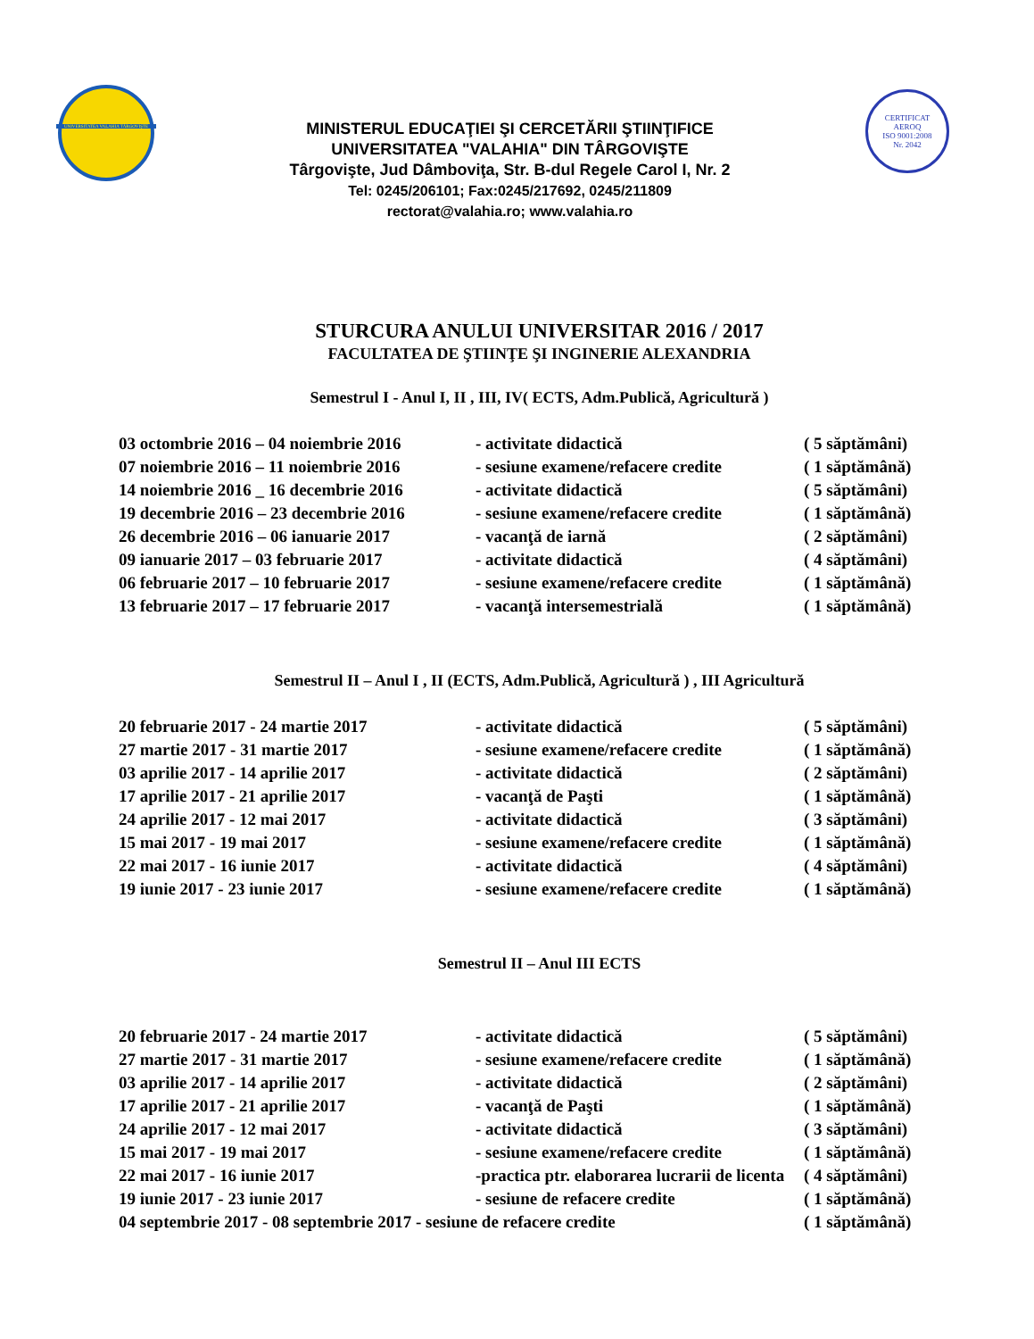UNIVERSITATEA VALAHIA TÂRGOVIŞTE
MINISTERUL EDUCAŢIEI ŞI CERCETĂRII ŞTIINŢIFICE
UNIVERSITATEA "VALAHIA" DIN TÂRGOVIŞTE
Târgovişte, Jud Dâmboviţa, Str. B-dul Regele Carol I, Nr. 2
Tel: 0245/206101; Fax:0245/217692, 0245/211809
rectorat@valahia.ro; www.valahia.ro
CERTIFICAT
AEROQ
ISO 9001:2008
Nr. 2042
STURCURA ANULUI UNIVERSITAR 2016 / 2017
FACULTATEA DE ŞTIINŢE ŞI INGINERIE ALEXANDRIA
Semestrul I - Anul I, II , III, IV( ECTS, Adm.Publică, Agricultură )
| 03 octombrie 2016 – 04 noiembrie 2016 | - activitate didactică | ( 5 săptămâni) |
| 07 noiembrie 2016 – 11 noiembrie 2016 | - sesiune examene/refacere credite | ( 1 săptămână) |
| 14 noiembrie 2016 _ 16 decembrie 2016 | - activitate didactică | ( 5 săptămâni) |
| 19 decembrie 2016 – 23 decembrie 2016 | - sesiune examene/refacere credite | ( 1 săptămână) |
| 26 decembrie 2016 – 06 ianuarie 2017 | - vacanţă de iarnă | ( 2 săptămâni) |
| 09 ianuarie 2017 – 03 februarie 2017 | - activitate didactică | ( 4 săptămâni) |
| 06 februarie 2017 – 10 februarie 2017 | - sesiune examene/refacere credite | ( 1 săptămână) |
| 13 februarie 2017 – 17 februarie 2017 | - vacanţă intersemestrială | ( 1 săptămână) |
Semestrul II – Anul I , II (ECTS, Adm.Publică, Agricultură ) , III Agricultură
| 20 februarie 2017 - 24 martie 2017 | - activitate didactică | ( 5 săptămâni) |
| 27 martie 2017 - 31 martie 2017 | - sesiune examene/refacere credite | ( 1 săptămână) |
| 03 aprilie 2017 - 14 aprilie 2017 | - activitate didactică | ( 2 săptămâni) |
| 17 aprilie 2017 - 21 aprilie 2017 | - vacanţă de Paşti | ( 1 săptămână) |
| 24 aprilie 2017 - 12 mai 2017 | - activitate didactică | ( 3 săptămâni) |
| 15 mai 2017 - 19 mai 2017 | - sesiune examene/refacere credite | ( 1 săptămână) |
| 22 mai 2017 - 16 iunie 2017 | - activitate didactică | ( 4 săptămâni) |
| 19 iunie 2017 - 23 iunie 2017 | - sesiune examene/refacere credite | ( 1 săptămână) |
Semestrul II – Anul III ECTS
| 20 februarie 2017 - 24 martie 2017 | - activitate didactică | ( 5 săptămâni) |
| 27 martie 2017 - 31 martie 2017 | - sesiune examene/refacere credite | ( 1 săptămână) |
| 03 aprilie 2017 - 14 aprilie 2017 | - activitate didactică | ( 2 săptămâni) |
| 17 aprilie 2017 - 21 aprilie 2017 | - vacanţă de Paşti | ( 1 săptămână) |
| 24 aprilie 2017 - 12 mai 2017 | - activitate didactică | ( 3 săptămâni) |
| 15 mai 2017 - 19 mai 2017 | - sesiune examene/refacere credite | ( 1 săptămână) |
| 22 mai 2017 - 16 iunie 2017 | -practica ptr. elaborarea lucrarii de licenta | ( 4 săptămâni) |
| 19 iunie 2017 - 23 iunie 2017 | - sesiune de refacere credite | ( 1 săptămână) |
| 04 septembrie 2017 - 08 septembrie 2017 - sesiune de refacere credite | | ( 1 săptămână) |